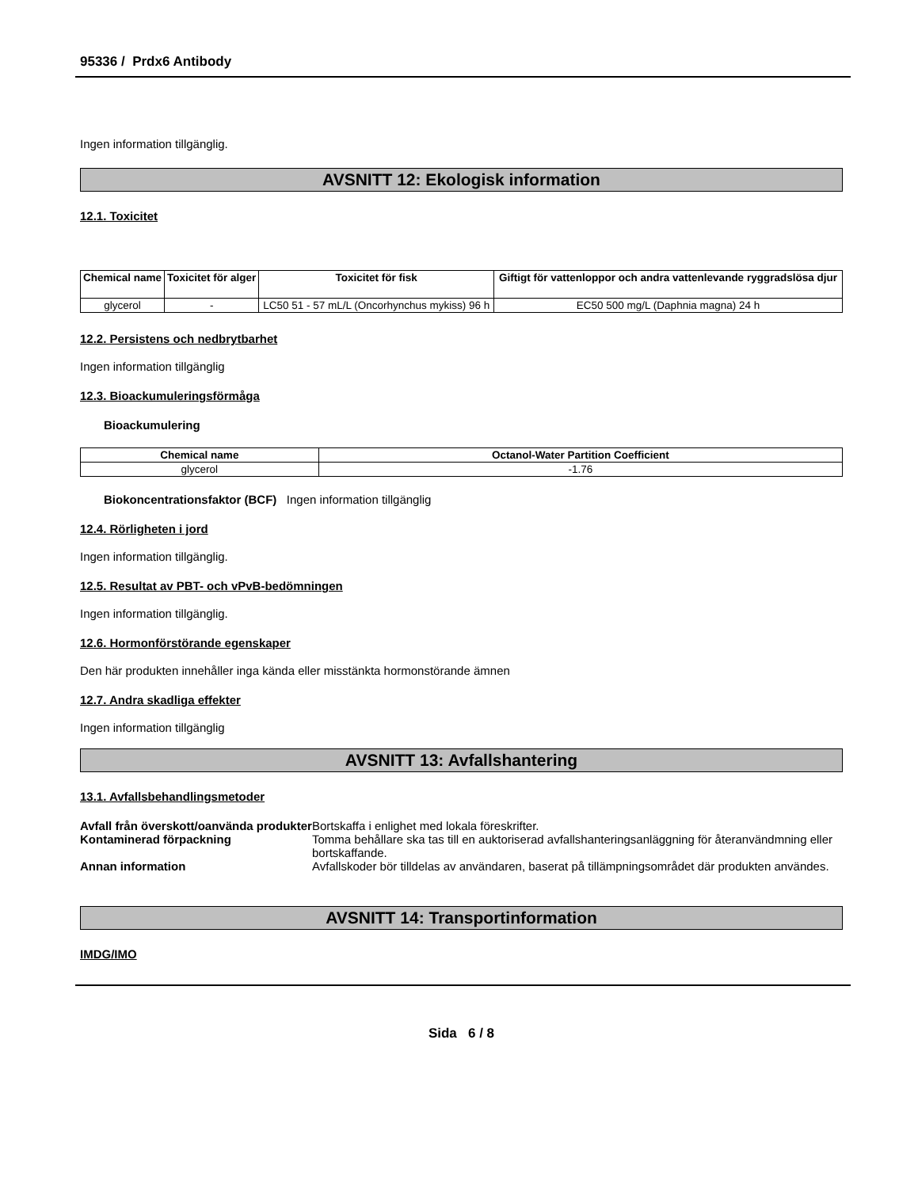95336 / Prdx6 Antibody
Ingen information tillgänglig.
AVSNITT 12: Ekologisk information
12.1. Toxicitet
| Chemical name | Toxicitet för alger | Toxicitet för fisk | Giftigt för vattenloppor och andra vattenlevande ryggradslösa djur |
| --- | --- | --- | --- |
| glycerol | - | LC50 51 - 57 mL/L (Oncorhynchus mykiss) 96 h | EC50 500 mg/L (Daphnia magna) 24 h |
12.2. Persistens och nedbrytbarhet
Ingen information tillgänglig
12.3. Bioackumuleringsförmåga
Bioackumulering
| Chemical name | Octanol-Water Partition Coefficient |
| --- | --- |
| glycerol | -1.76 |
Biokoncentrationsfaktor (BCF) Ingen information tillgänglig
12.4. Rörligheten i jord
Ingen information tillgänglig.
12.5. Resultat av PBT- och vPvB-bedömningen
Ingen information tillgänglig.
12.6. Hormonförstörande egenskaper
Den här produkten innehåller inga kända eller misstänkta hormonstörande ämnen
12.7. Andra skadliga effekter
Ingen information tillgänglig
AVSNITT 13: Avfallshantering
13.1. Avfallsbehandlingsmetoder
Avfall från överskott/oanvända produkter Bortskaffa i enlighet med lokala föreskrifter.
Kontaminerad förpackning Tomma behållare ska tas till en auktoriserad avfallshanteringsanläggning för återanvändmning eller bortskaffande.
Annan information Avfallskoder bör tilldelas av användaren, baserat på tillämpningsområdet där produkten användes.
AVSNITT 14: Transportinformation
IMDG/IMO
Sida 6 / 8